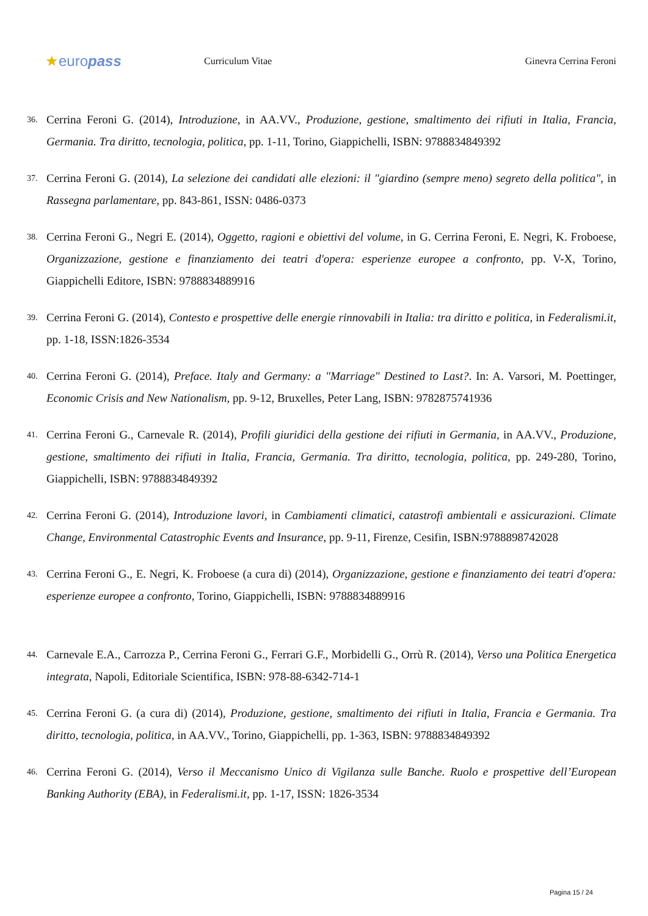★europass
Curriculum Vitae Ginevra Cerrina Feroni
36. Cerrina Feroni G. (2014), Introduzione, in AA.VV., Produzione, gestione, smaltimento dei rifiuti in Italia, Francia, Germania. Tra diritto, tecnologia, politica, pp. 1-11, Torino, Giappichelli, ISBN: 9788834849392
37. Cerrina Feroni G. (2014), La selezione dei candidati alle elezioni: il "giardino (sempre meno) segreto della politica", in Rassegna parlamentare, pp. 843-861, ISSN: 0486-0373
38. Cerrina Feroni G., Negri E. (2014), Oggetto, ragioni e obiettivi del volume, in G. Cerrina Feroni, E. Negri, K. Froboese, Organizzazione, gestione e finanziamento dei teatri d'opera: esperienze europee a confronto, pp. V-X, Torino, Giappichelli Editore, ISBN: 9788834889916
39. Cerrina Feroni G. (2014), Contesto e prospettive delle energie rinnovabili in Italia: tra diritto e politica, in Federalismi.it, pp. 1-18, ISSN:1826-3534
40. Cerrina Feroni G. (2014), Preface. Italy and Germany: a "Marriage" Destined to Last?. In: A. Varsori, M. Poettinger, Economic Crisis and New Nationalism, pp. 9-12, Bruxelles, Peter Lang, ISBN: 9782875741936
41. Cerrina Feroni G., Carnevale R. (2014), Profili giuridici della gestione dei rifiuti in Germania, in AA.VV., Produzione, gestione, smaltimento dei rifiuti in Italia, Francia, Germania. Tra diritto, tecnologia, politica, pp. 249-280, Torino, Giappichelli, ISBN: 9788834849392
42. Cerrina Feroni G. (2014), Introduzione lavori, in Cambiamenti climatici, catastrofi ambientali e assicurazioni. Climate Change, Environmental Catastrophic Events and Insurance, pp. 9-11, Firenze, Cesifin, ISBN:9788898742028
43. Cerrina Feroni G., E. Negri, K. Froboese (a cura di) (2014), Organizzazione, gestione e finanziamento dei teatri d'opera: esperienze europee a confronto, Torino, Giappichelli, ISBN: 9788834889916
44. Carnevale E.A., Carrozza P., Cerrina Feroni G., Ferrari G.F., Morbidelli G., Orrù R. (2014), Verso una Politica Energetica integrata, Napoli, Editoriale Scientifica, ISBN: 978-88-6342-714-1
45. Cerrina Feroni G. (a cura di) (2014), Produzione, gestione, smaltimento dei rifiuti in Italia, Francia e Germania. Tra diritto, tecnologia, politica, in AA.VV., Torino, Giappichelli, pp. 1-363, ISBN: 9788834849392
46. Cerrina Feroni G. (2014), Verso il Meccanismo Unico di Vigilanza sulle Banche. Ruolo e prospettive dell’European Banking Authority (EBA), in Federalismi.it, pp. 1-17, ISSN: 1826-3534
Pagina 15 / 24